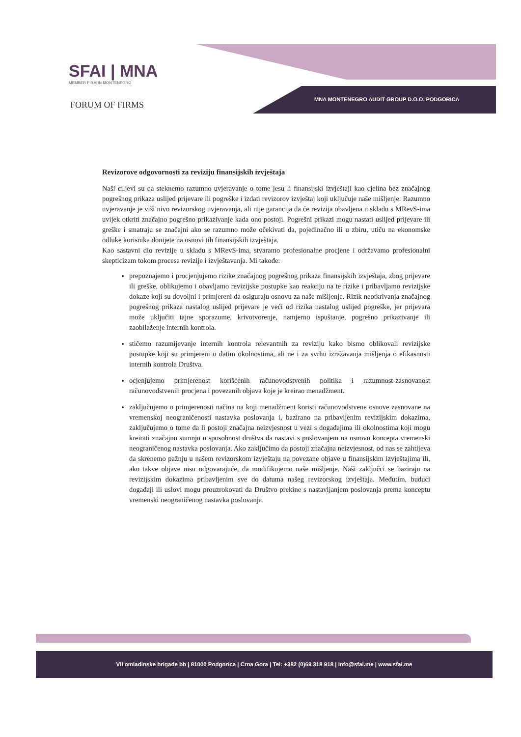SFAI | MNA
MEMBER FIRM IN MONTENEGRO
FORUM OF FIRMS
MNA MONTENEGRO AUDIT GROUP D.O.O. PODGORICA
Revizorove odgovornosti za reviziju finansijskih izvještaja
Naši ciljevi su da steknemo razumno uvjeravanje o tome jesu li finansijski izvještaji kao cjelina bez značajnog pogrešnog prikaza uslijed prijevare ili pogreške i izdati revizorov izvještaj koji uključuje naše mišljenje. Razumno uvjeravanje je viši nivo revizorskog uvjeravanja, ali nije garancija da će revizija obavljena u skladu s MRevS-ima uvijek otkriti značajno pogrešno prikazivanje kada ono postoji. Pogrešni prikazi mogu nastati uslijed prijevare ili greške i smatraju se značajni ako se razumno može očekivati da, pojedinačno ili u zbiru, utiču na ekonomske odluke korisnika donijete na osnovi tih finansijskih izvještaja.
Kao sastavni dio revizije u skladu s MRevS-ima, stvaramo profesionalne procjene i održavamo profesionalni skepticizam tokom procesa revizije i izvještavanja. Mi takođe:
prepoznajemo i procjenjujemo rizike značajnog pogrešnog prikaza finansijskih izvještaja, zbog prijevare ili greške, oblikujemo i obavljamo revizijske postupke kao reakciju na te rizike i pribavljamo revizijske dokaze koji su dovoljni i primjereni da osiguraju osnovu za naše mišljenje. Rizik neotkrivanja značajnog pogrešnog prikaza nastalog uslijed prijevare je veći od rizika nastalog uslijed pogreške, jer prijevara može uključiti tajne sporazume, krivotvorenje, namjerno ispuštanje, pogrešno prikazivanje ili zaobilaženje internih kontrola.
stičemo razumijevanje internih kontrola relevantnih za reviziju kako bismo oblikovali revizijske postupke koji su primjereni u datim okolnostima, ali ne i za svrhu izražavanja mišljenja o efikasnosti internih kontrola Društva.
ocjenjujemo primjerenost korišćenih računovodstvenih politika i razumnost-zasnovanost računovodstvenih procjena i povezanih objava koje je kreirao menadžment.
zaključujemo o primjerenosti načina na koji menadžment koristi računovodstvene osnove zasnovane na vremenskoj neograničenosti nastavka poslovanja i, bazirano na pribavljenim revizijskim dokazima, zaključujemo o tome da li postoji značajna neizvjesnost u vezi s događajima ili okolnostima koji mogu kreirati značajnu sumnju u sposobnost društva da nastavi s poslovanjem na osnovu koncepta vremenski neograničenog nastavka poslovanja. Ako zaključimo da postoji značajna neizvjesnost, od nas se zahtijeva da skrenemo pažnju u našem revizorskom izvještaju na povezane objave u finansijskim izvještajima ili, ako takve objave nisu odgovarajuće, da modifikujemo naše mišljenje. Naši zaključci se baziraju na revizijskim dokazima pribavljenim sve do datuma našeg revizorskog izvještaja. Međutim, budući događaji ili uslovi mogu prouzrokovati da Društvo prekine s nastavljanjem poslovanja prema konceptu vremenski neograničenog nastavka poslovanja.
VII omladinske brigade bb | 81000 Podgorica | Crna Gora | Tel: +382 (0)69 318 918 | info@sfai.me | www.sfai.me